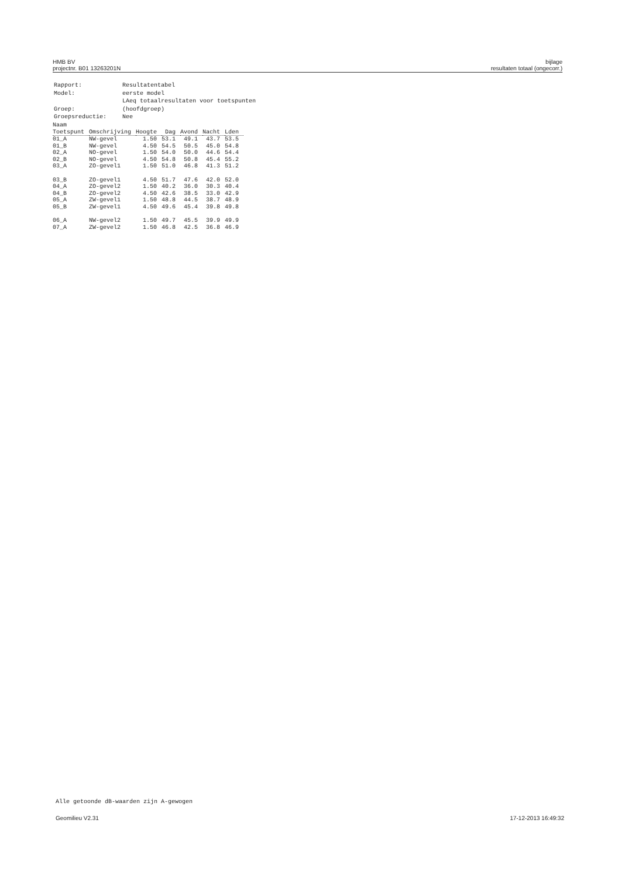HMB BV
projectnr. B01 13263201N
bijlage
resultaten totaal (ongecorr.)
| Rapport: | Resultatentabel |
| Model: | eerste model |
| | LAeq totaalresultaten voor toetspunten |
| Groep: | (hoofdgroep) |
| Groepsreductie: | Nee |
| Naam | | | | | | |
| --- | --- | --- | --- | --- | --- | --- |
| Toetspunt | Omschrijving | Hoogte | Dag | Avond | Nacht | Lden |
| 01_A | NW-gevel | 1.50 | 53.1 | 49.1 | 43.7 | 53.5 |
| 01_B | NW-gevel | 4.50 | 54.5 | 50.5 | 45.0 | 54.8 |
| 02_A | NO-gevel | 1.50 | 54.0 | 50.0 | 44.6 | 54.4 |
| 02_B | NO-gevel | 4.50 | 54.8 | 50.8 | 45.4 | 55.2 |
| 03_A | ZO-gevel1 | 1.50 | 51.0 | 46.8 | 41.3 | 51.2 |
| 03_B | ZO-gevel1 | 4.50 | 51.7 | 47.6 | 42.0 | 52.0 |
| 04_A | ZO-gevel2 | 1.50 | 40.2 | 36.0 | 30.3 | 40.4 |
| 04_B | ZO-gevel2 | 4.50 | 42.6 | 38.5 | 33.0 | 42.9 |
| 05_A | ZW-gevel1 | 1.50 | 48.8 | 44.5 | 38.7 | 48.9 |
| 05_B | ZW-gevel1 | 4.50 | 49.6 | 45.4 | 39.8 | 49.8 |
| 06_A | NW-gevel2 | 1.50 | 49.7 | 45.5 | 39.9 | 49.9 |
| 07_A | ZW-gevel2 | 1.50 | 46.8 | 42.5 | 36.8 | 46.9 |
Alle getoonde dB-waarden zijn A-gewogen
Geomilieu V2.31 17-12-2013 16:49:32